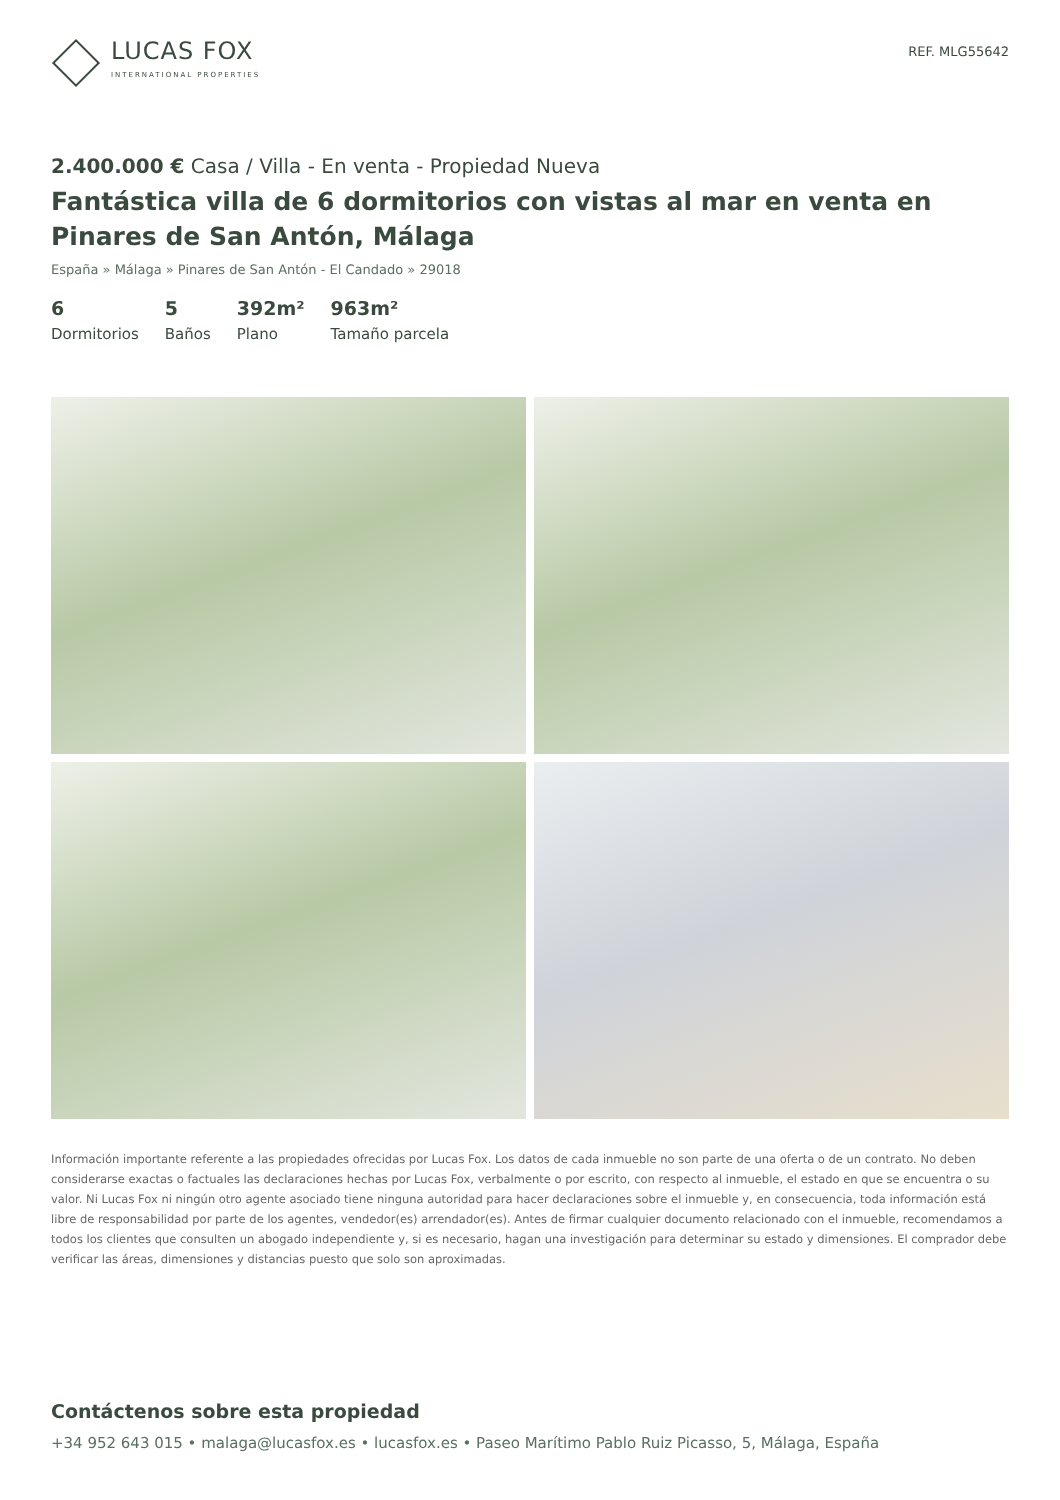LUCAS FOX
INTERNATIONAL PROPERTIES
REF. MLG55642
2.400.000 € Casa / Villa - En venta - Propiedad Nueva
Fantástica villa de 6 dormitorios con vistas al mar en venta en Pinares de San Antón, Málaga
España » Málaga » Pinares de San Antón - El Candado » 29018
6
Dormitorios
5
Baños
392m²
Plano
963m²
Tamaño parcela
Información importante referente a las propiedades ofrecidas por Lucas Fox. Los datos de cada inmueble no son parte de una oferta o de un contrato. No deben considerarse exactas o factuales las declaraciones hechas por Lucas Fox, verbalmente o por escrito, con respecto al inmueble, el estado en que se encuentra o su valor. Ni Lucas Fox ni ningún otro agente asociado tiene ninguna autoridad para hacer declaraciones sobre el inmueble y, en consecuencia, toda información está libre de responsabilidad por parte de los agentes, vendedor(es) arrendador(es). Antes de firmar cualquier documento relacionado con el inmueble, recomendamos a todos los clientes que consulten un abogado independiente y, si es necesario, hagan una investigación para determinar su estado y dimensiones. El comprador debe verificar las áreas, dimensiones y distancias puesto que solo son aproximadas.
Contáctenos sobre esta propiedad
+34 952 643 015 • malaga@lucasfox.es • lucasfox.es • Paseo Marítimo Pablo Ruiz Picasso, 5, Málaga, España